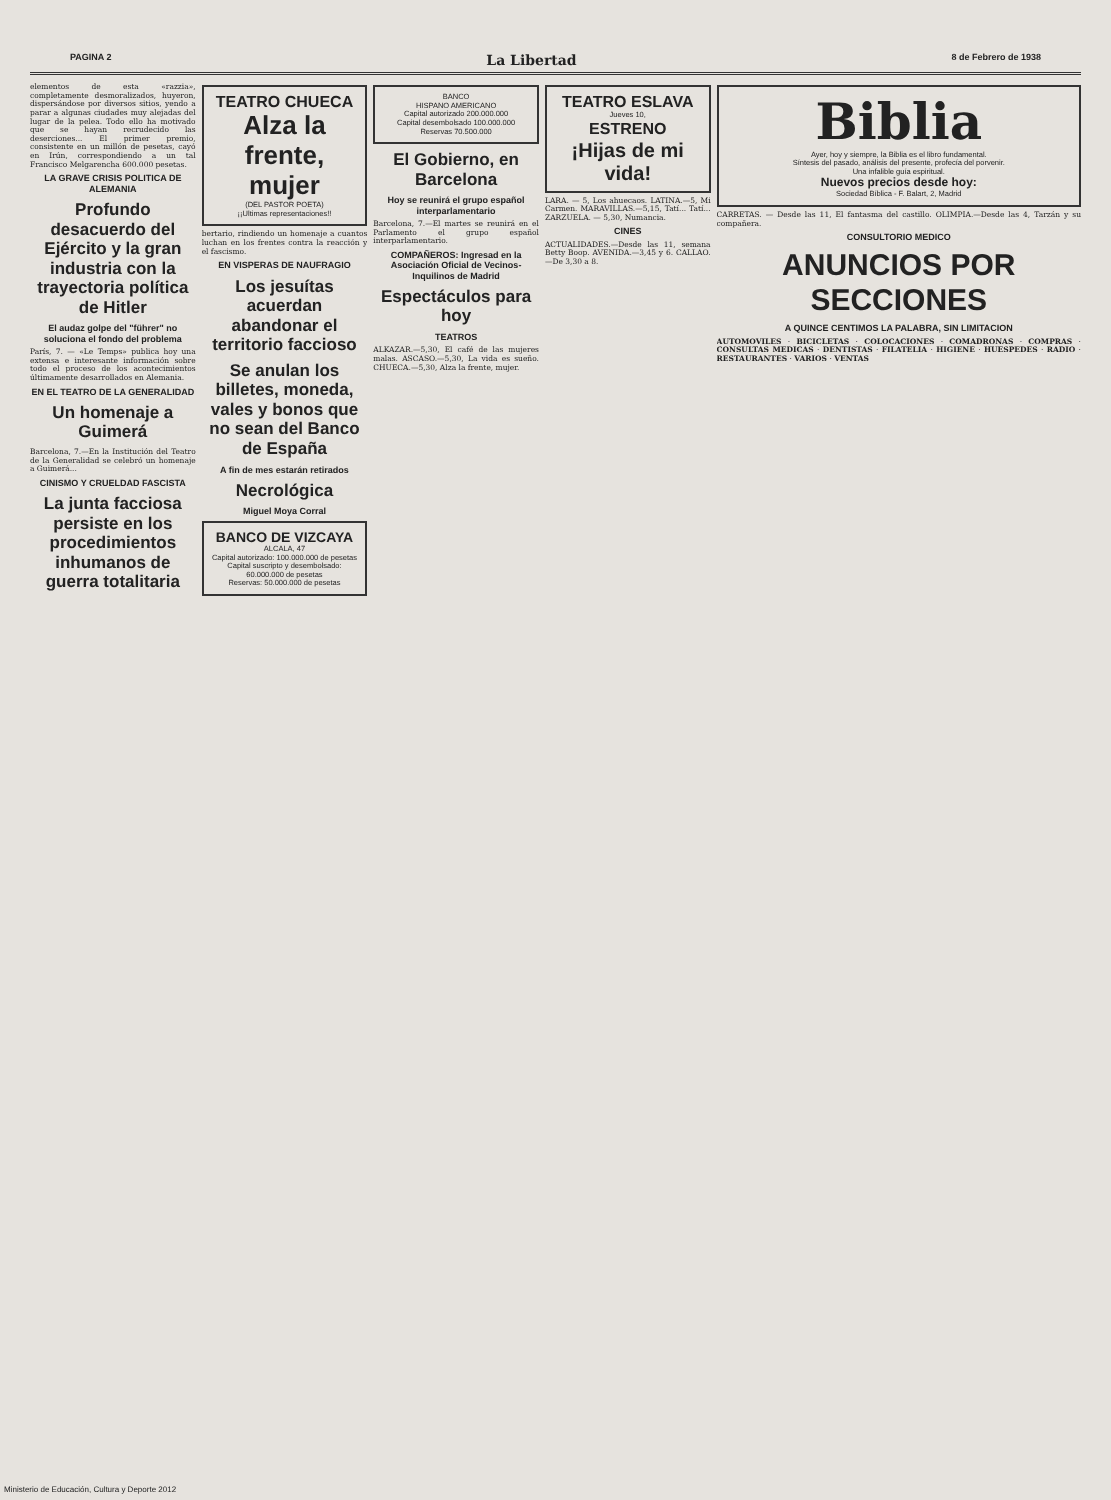PAGINA 2 La Libertad 8 de Febrero de 1938
elementos de esta «razzia», completamente desmoralizados, huyeron, dispersándose por diversos sitios, yendo a parar a algunas ciudades muy alejadas del lugar de la pelea. Todo ello ha motivado que se hayan recrudecido las deserciones... El primer premio, consistente en un millón de pesetas, cayó en Irún, correspondiendo a un tal Francisco Melgarencha 600.000 pesetas.
LA GRAVE CRISIS POLITICA DE ALEMANIA
Profundo desacuerdo del Ejército y la gran industria con la trayectoria política de Hitler
El audaz golpe del "führer" no soluciona el fondo del problema
París, 7. — «Le Temps» publica hoy una extensa e interesante información sobre todo el proceso de los acontecimientos últimamente desarrollados en Alemania.
EN EL TEATRO DE LA GENERALIDAD
Un homenaje a Guimerá
Barcelona, 7.—En la Institución del Teatro de la Generalidad se celebró un homenaje a Guimerá...
CINISMO Y CRUELDAD FASCISTA
La junta facciosa persiste en los procedimientos inhumanos de guerra totalitaria
TEATRO CHUECA
Alza la frente, mujer
(DEL PASTOR POETA)
¡¡Ultimas representaciones!!
bertario, rindiendo un homenaje a cuantos luchan en los frentes contra la reacción y el fascismo.
EN VISPERAS DE NAUFRAGIO
Los jesuítas acuerdan abandonar el territorio faccioso
Se anulan los billetes, moneda, vales y bonos que no sean del Banco de España
A fin de mes estarán retirados
Necrológica
Miguel Moya Corral
BANCO DE VIZCAYA
ALCALA, 47
Capital autorizado: 100.000.000 de pesetas
Capital suscripto y desembolsado: 60.000.000 de pesetas
Reservas: 50.000.000 de pesetas
BANCO
HISPANO AMERICANO
Capital autorizado 200.000.000
Capital desembolsado 100.000.000
Reservas 70.500.000
El Gobierno, en Barcelona
Hoy se reunirá el grupo español interparlamentario
Barcelona, 7.—El martes se reunirá en el Parlamento el grupo español interparlamentario.
COMPAÑEROS: Ingresad en la Asociación Oficial de Vecinos-Inquilinos de Madrid
Espectáculos para hoy
TEATROS
ALKAZAR.—5,30, El café de las mujeres malas. ASCASO.—5,30, La vida es sueño. CHUECA.—5,30, Alza la frente, mujer.
TEATRO ESLAVA
Jueves 10,
ESTRENO
¡Hijas de mi vida!
LARA. — 5, Los ahuecaos. LATINA.—5, Mi Carmen. MARAVILLAS.—5,15, Tatí... Tatí... ZARZUELA. — 5,30, Numancia.
CINES
ACTUALIDADES.—Desde las 11, semana Betty Boop. AVENIDA.—3,45 y 6. CALLAO.—De 3,30 a 8.
Biblia
Ayer, hoy y siempre, la Biblia es el libro fundamental.
Síntesis del pasado, análisis del presente, profecía del porvenir.
Una infalible guía espiritual.
Nuevos precios desde hoy:
Sociedad Bíblica - F. Balart, 2, Madrid
CARRETAS. — Desde las 11, El fantasma del castillo. OLIMPIA.—Desde las 4, Tarzán y su compañera.
CONSULTORIO MEDICO
ANUNCIOS POR SECCIONES
A QUINCE CENTIMOS LA PALABRA, SIN LIMITACION
AUTOMOVILES · BICICLETAS · COLOCACIONES · COMADRONAS · COMPRAS · CONSULTAS MEDICAS · DENTISTAS · FILATELIA · HIGIENE · HUESPEDES · RADIO · RESTAURANTES · VARIOS · VENTAS
Ministerio de Educación, Cultura y Deporte 2012